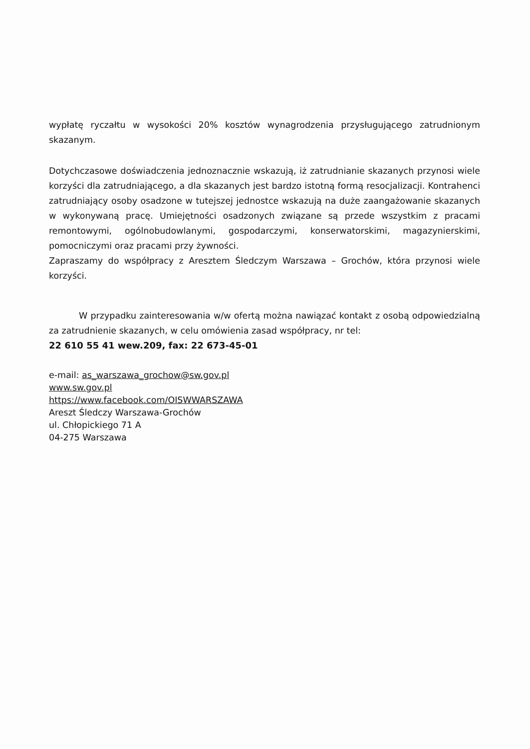wypłatę ryczałtu w wysokości 20% kosztów wynagrodzenia przysługującego zatrudnionym skazanym.
Dotychczasowe doświadczenia jednoznacznie wskazują, iż zatrudnianie skazanych przynosi wiele korzyści dla zatrudniającego, a dla skazanych jest bardzo istotną formą resocjalizacji. Kontrahenci zatrudniający osoby osadzone w tutejszej jednostce wskazują na duże zaangażowanie skazanych w wykonywaną pracę. Umiejętności osadzonych związane są przede wszystkim z pracami remontowymi, ogólnobudowlanymi, gospodarczymi, konserwatorskimi, magazynierskimi, pomocniczymi oraz pracami przy żywności.
Zapraszamy do współpracy z Aresztem Śledczym Warszawa – Grochów, która przynosi wiele korzyści.
W przypadku zainteresowania w/w ofertą można nawiązać kontakt z osobą odpowiedzialną za zatrudnienie skazanych, w celu omówienia zasad współpracy, nr tel:
22 610 55 41 wew.209, fax: 22 673-45-01
e-mail: as_warszawa_grochow@sw.gov.pl
www.sw.gov.pl
https://www.facebook.com/OISWWARSZAWA
Areszt Śledczy Warszawa-Grochów
ul. Chłopickiego 71 A
04-275 Warszawa